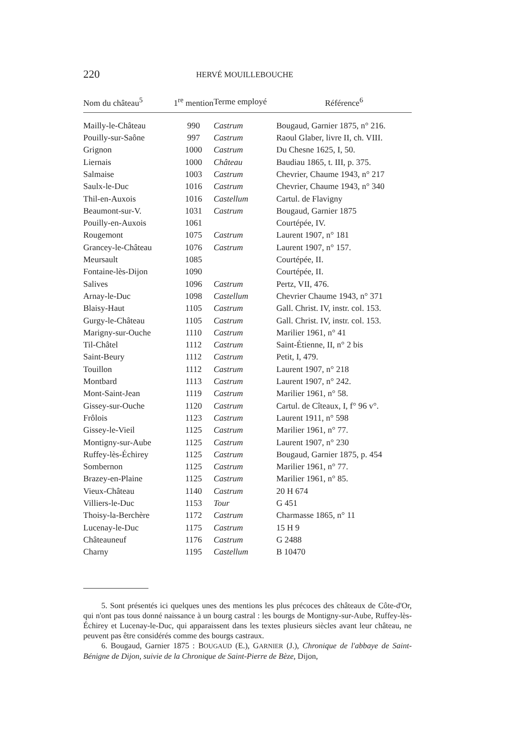220 HERVÉ MOUILLEBOUCHE
| Nom du château<sup>5</sup> | 1<sup>re</sup> mention | Terme employé | Référence<sup>6</sup> |
| --- | --- | --- | --- |
| Mailly-le-Château | 990 | Castrum | Bougaud, Garnier 1875, n° 216. |
| Pouilly-sur-Saône | 997 | Castrum | Raoul Glaber, livre II, ch. VIII. |
| Grignon | 1000 | Castrum | Du Chesne 1625, I, 50. |
| Liernais | 1000 | Château | Baudiau 1865, t. III, p. 375. |
| Salmaise | 1003 | Castrum | Chevrier, Chaume 1943, n° 217 |
| Saulx-le-Duc | 1016 | Castrum | Chevrier, Chaume 1943, n° 340 |
| Thil-en-Auxois | 1016 | Castellum | Cartul. de Flavigny |
| Beaumont-sur-V. | 1031 | Castrum | Bougaud, Garnier 1875 |
| Pouilly-en-Auxois | 1061 | | Courtépée, IV. |
| Rougemont | 1075 | Castrum | Laurent 1907, n° 181 |
| Grancey-le-Château | 1076 | Castrum | Laurent 1907, n° 157. |
| Meursault | 1085 | | Courtépée, II. |
| Fontaine-lès-Dijon | 1090 | | Courtépée, II. |
| Salives | 1096 | Castrum | Pertz, VII, 476. |
| Arnay-le-Duc | 1098 | Castellum | Chevrier Chaume 1943, n° 371 |
| Blaisy-Haut | 1105 | Castrum | Gall. Christ. IV, instr. col. 153. |
| Gurgy-le-Château | 1105 | Castrum | Gall. Christ. IV, instr. col. 153. |
| Marigny-sur-Ouche | 1110 | Castrum | Marilier 1961, n° 41 |
| Til-Châtel | 1112 | Castrum | Saint-Étienne, II, n° 2 bis |
| Saint-Beury | 1112 | Castrum | Petit, I, 479. |
| Touillon | 1112 | Castrum | Laurent 1907, n° 218 |
| Montbard | 1113 | Castrum | Laurent 1907, n° 242. |
| Mont-Saint-Jean | 1119 | Castrum | Marilier 1961, n° 58. |
| Gissey-sur-Ouche | 1120 | Castrum | Cartul. de Cîteaux, I, f° 96 v°. |
| Frôlois | 1123 | Castrum | Laurent 1911, n° 598 |
| Gissey-le-Vieil | 1125 | Castrum | Marilier 1961, n° 77. |
| Montigny-sur-Aube | 1125 | Castrum | Laurent 1907, n° 230 |
| Ruffey-lès-Échirey | 1125 | Castrum | Bougaud, Garnier 1875, p. 454 |
| Sombernon | 1125 | Castrum | Marilier 1961, n° 77. |
| Brazey-en-Plaine | 1125 | Castrum | Marilier 1961, n° 85. |
| Vieux-Château | 1140 | Castrum | 20 H 674 |
| Villiers-le-Duc | 1153 | Tour | G 451 |
| Thoisy-la-Berchère | 1172 | Castrum | Charmasse 1865, n° 11 |
| Lucenay-le-Duc | 1175 | Castrum | 15 H 9 |
| Châteauneuf | 1176 | Castrum | G 2488 |
| Charny | 1195 | Castellum | B 10470 |
5. Sont présentés ici quelques unes des mentions les plus précoces des châteaux de Côte-d'Or, qui n'ont pas tous donné naissance à un bourg castral : les bourgs de Montigny-sur-Aube, Ruffey-lès-Échirey et Lucenay-le-Duc, qui apparaissent dans les textes plusieurs siècles avant leur château, ne peuvent pas être considérés comme des bourgs castraux.
6. Bougaud, Garnier 1875 : BOUGAUD (E.), GARNIER (J.), Chronique de l'abbaye de Saint-Bénigne de Dijon, suivie de la Chronique de Saint-Pierre de Bèze, Dijon,